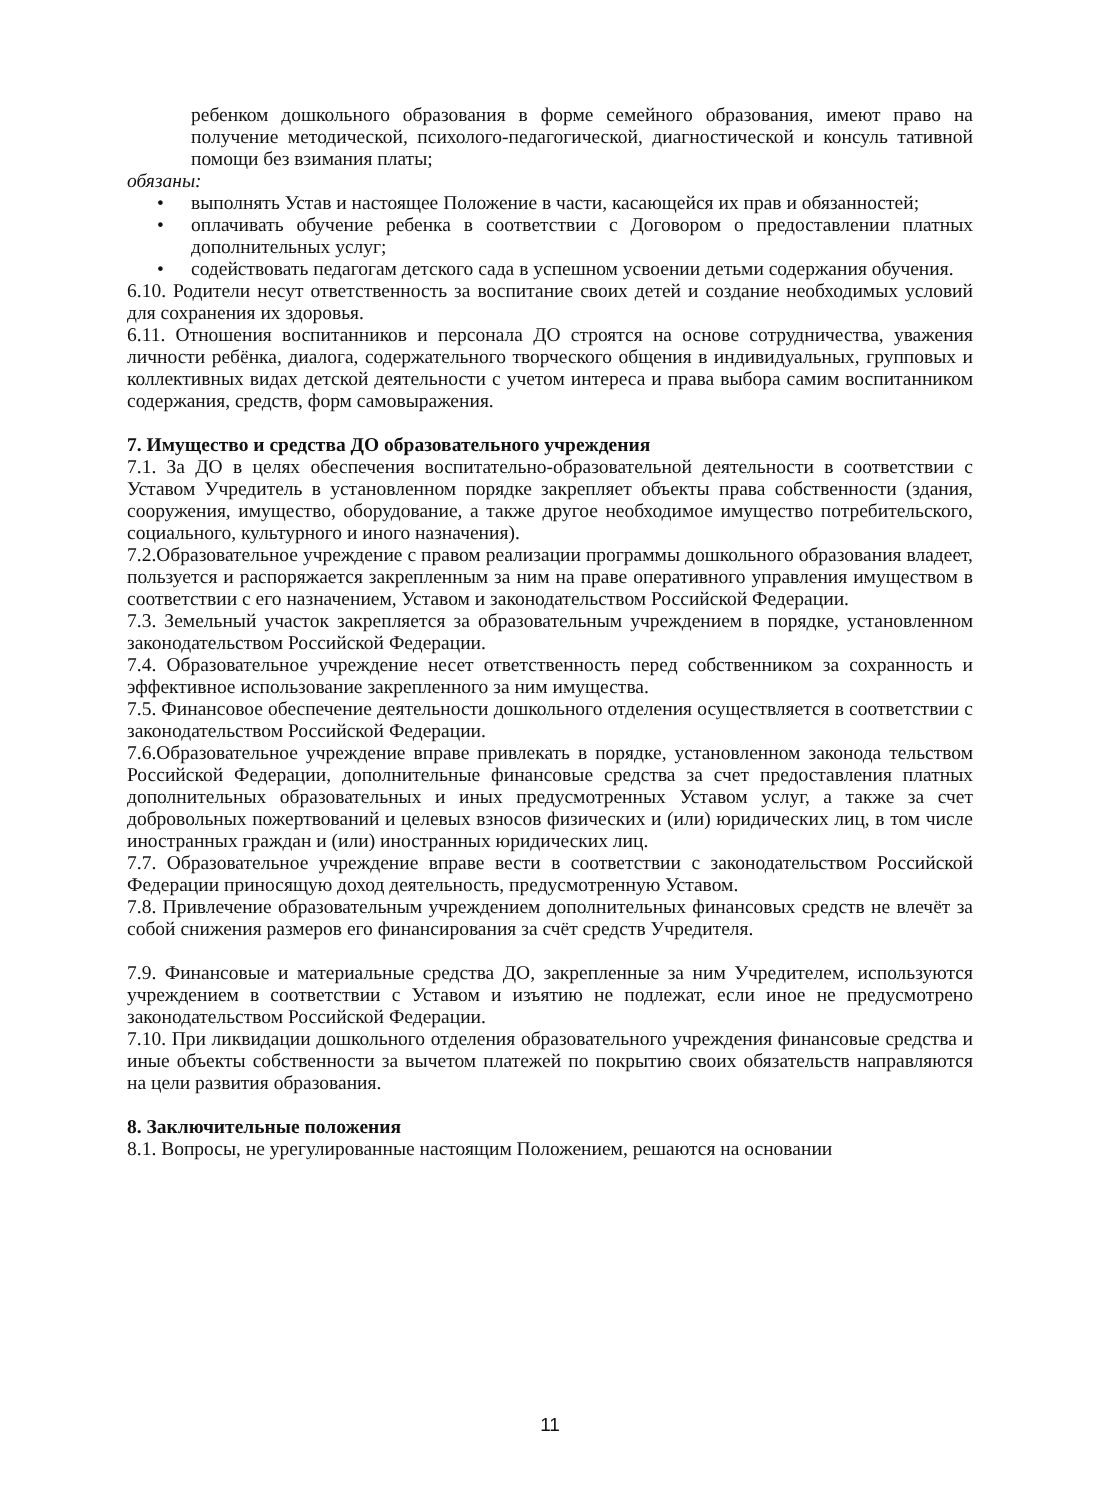ребенком дошкольного образования в форме семейного образования, имеют право на получение методической, психолого-педагогической, диагностической и консуль тативной помощи без взимания платы;
обязаны:
• выполнять Устав и настоящее Положение в части, касающейся их прав и обязанностей;
• оплачивать обучение ребенка в соответствии с Договором о предоставлении платных дополнительных услуг;
• содействовать педагогам детского сада в успешном усвоении детьми содержания обучения.
6.10. Родители несут ответственность за воспитание своих детей и создание необходимых условий для сохранения их здоровья.
6.11. Отношения воспитанников и персонала ДО строятся на основе сотрудничества, уважения личности ребёнка, диалога, содержательного творческого общения в индивидуальных, групповых и коллективных видах детской деятельности с учетом интереса и права выбора самим воспитанником содержания, средств, форм самовыражения.
7. Имущество и средства ДО образовательного учреждения
7.1. За ДО в целях обеспечения воспитательно-образовательной деятельности в соответствии с Уставом Учредитель в установленном порядке закрепляет объекты права собственности (здания, сооружения, имущество, оборудование, а также другое необходимое имущество потребительского, социального, культурного и иного назначения).
7.2.Образовательное учреждение с правом реализации программы дошкольного образования владеет, пользуется и распоряжается закрепленным за ним на праве оперативного управления имуществом в соответствии с его назначением, Уставом и законодательством Российской Федерации.
7.3. Земельный участок закрепляется за образовательным учреждением в порядке, установленном законодательством Российской Федерации.
7.4. Образовательное учреждение несет ответственность перед собственником за сохранность и эффективное использование закрепленного за ним имущества.
7.5. Финансовое обеспечение деятельности дошкольного отделения осуществляется в соответствии с законодательством Российской Федерации.
7.6.Образовательное учреждение вправе привлекать в порядке, установленном законода тельством Российской Федерации, дополнительные финансовые средства за счет предоставления платных дополнительных образовательных и иных предусмотренных Уставом услуг, а также за счет добровольных пожертвований и целевых взносов физических и (или) юридических лиц, в том числе иностранных граждан и (или) иностранных юридических лиц.
7.7. Образовательное учреждение вправе вести в соответствии с законодательством Российской Федерации приносящую доход деятельность, предусмотренную Уставом.
7.8. Привлечение образовательным учреждением дополнительных финансовых средств не влечёт за собой снижения размеров его финансирования за счёт средств Учредителя.
7.9. Финансовые и материальные средства ДО, закрепленные за ним Учредителем, используются учреждением в соответствии с Уставом и изъятию не подлежат, если иное не предусмотрено законодательством Российской Федерации.
7.10. При ликвидации дошкольного отделения образовательного учреждения финансовые средства и иные объекты собственности за вычетом платежей по покрытию своих обязательств направляются на цели развития образования.
8. Заключительные положения
8.1. Вопросы, не урегулированные настоящим Положением, решаются на основании
11